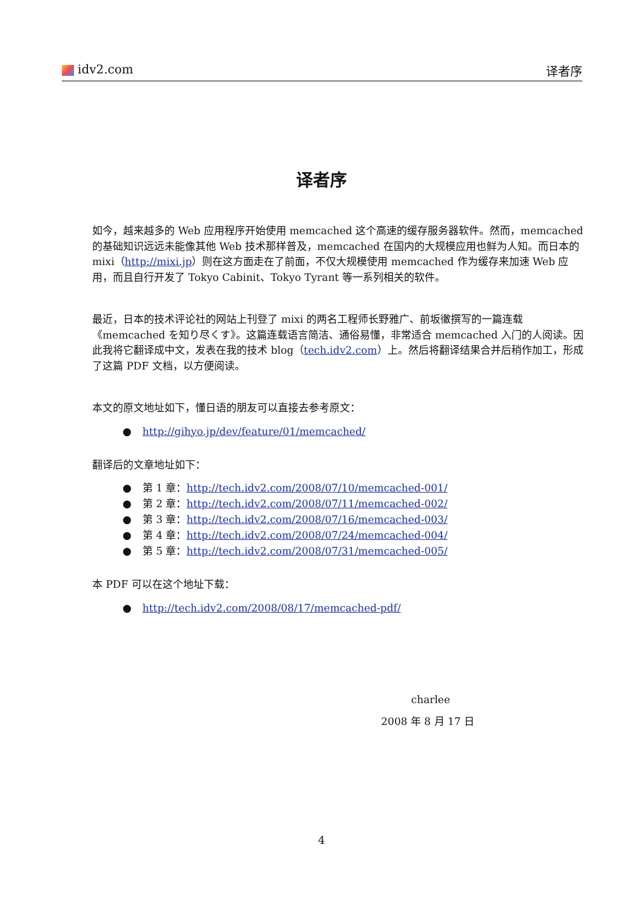idv2.com 译者序
译者序
如今，越来越多的 Web 应用程序开始使用 memcached 这个高速的缓存服务器软件。然而，memcached 的基础知识远远未能像其他 Web 技术那样普及，memcached 在国内的大规模应用也鲜为人知。而日本的 mixi（http://mixi.jp）则在这方面走在了前面，不仅大规模使用 memcached 作为缓存来加速 Web 应用，而且自行开发了 Tokyo Cabinit、Tokyo Tyrant 等一系列相关的软件。
最近，日本的技术评论社的网站上刊登了 mixi 的两名工程师长野雅广、前坂徹撰写的一篇连载《memcached を知り尽くす》。这篇连载语言简洁、通俗易懂，非常适合 memcached 入门的人阅读。因此我将它翻译成中文，发表在我的技术 blog（tech.idv2.com）上。然后将翻译结果合并后稍作加工，形成了这篇 PDF 文档，以方便阅读。
本文的原文地址如下，懂日语的朋友可以直接去参考原文：
● http://gihyo.jp/dev/feature/01/memcached/
翻译后的文章地址如下：
● 第 1 章：http://tech.idv2.com/2008/07/10/memcached-001/
● 第 2 章：http://tech.idv2.com/2008/07/11/memcached-002/
● 第 3 章：http://tech.idv2.com/2008/07/16/memcached-003/
● 第 4 章：http://tech.idv2.com/2008/07/24/memcached-004/
● 第 5 章：http://tech.idv2.com/2008/07/31/memcached-005/
本 PDF 可以在这个地址下载：
● http://tech.idv2.com/2008/08/17/memcached-pdf/
charlee
2008 年 8 月 17 日
4